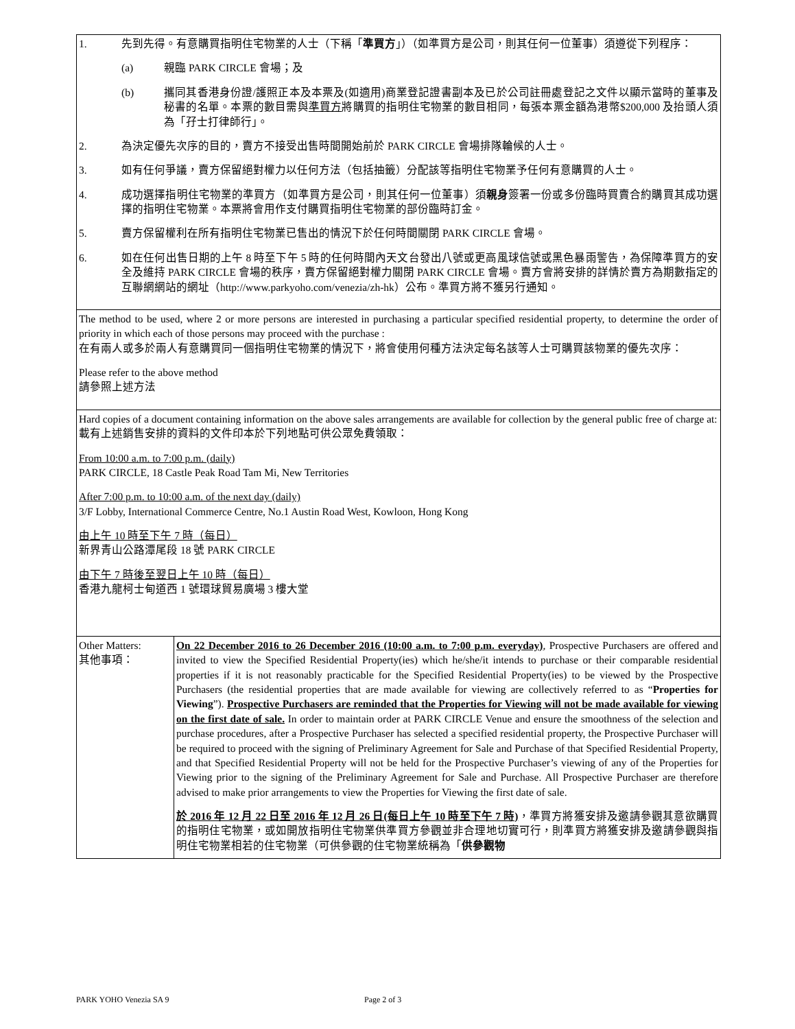| 1. 先到先得。有意購買指明住宅物業的人士（下稱「 準買方 」）（如準買方是公司，則其任何一位董事）須遵從下列程序： (a) 親臨 PARK CIRCLE 會場；及 (b) 攜同其香港身份證/護照正本及本票及(如適用)商業登記證書副本及已於公司註冊處登記之文件以顯示當時的董事及秘書的名單。本票的數目需與 準買方 將購買的指明住宅物業的數目相同，每張本票金額為港幣$200,000 及抬頭人須為「孖士打律師行」。 2. 為決定優先次序的目的，賣方不接受出售時間開始前於 PARK CIRCLE 會場排隊輪候的人士。 3. 如有任何爭議，賣方保留絕對權力以任何方法（包括抽籤）分配該等指明住宅物業予任何有意購買的人士。 4. 成功選擇指明住宅物業的準買方（如準買方是公司，則其任何一位董事）須 親身 簽署一份或多份臨時買賣合約購買其成功選擇的指明住宅物業。本票將會用作支付購買指明住宅物業的部份臨時訂金。 5. 賣方保留權利在所有指明住宅物業已售出的情況下於任何時間關閉 PARK CIRCLE 會場。 6. 如在任何出售日期的上午 8 時至下午 5 時的任何時間內天文台發出八號或更高風球信號或黑色暴雨警告，為保障準買方的安全及維持 PARK CIRCLE 會場的秩序，賣方保留絕對權力關閉 PARK CIRCLE 會場。賣方會將安排的詳情於賣方為期數指定的互聯網網站的網址（http://www.parkyoho.com/venezia/zh-hk）公布。準買方將不獲另行通知。 | |
| The method to be used, where 2 or more persons are interested in purchasing a particular specified residential property, to determine the order of priority in which each of those persons may proceed with the purchase : 在有兩人或多於兩人有意購買同一個指明住宅物業的情況下，將會使用何種方法決定每名該等人士可購買該物業的優先次序： Please refer to the above method 請參照上述方法 | |
| Hard copies of a document containing information on the above sales arrangements are available for collection by the general public free of charge at: 載有上述銷售安排的資料的文件印本於下列地點可供公眾免費領取： From 10:00 a.m. to 7:00 p.m. (daily) PARK CIRCLE, 18 Castle Peak Road Tam Mi, New Territories After 7:00 p.m. to 10:00 a.m. of the next day (daily) 3/F Lobby, International Commerce Centre, No.1 Austin Road West, Kowloon, Hong Kong 由上午 10 時至下午 7 時（每日） 新界青山公路潭尾段 18 號 PARK CIRCLE 由下午 7 時後至翌日上午 10 時（每日） 香港九龍柯士甸道西 1 號環球貿易廣場 3 樓大堂 | |
| Other Matters: 其他事項： | On 22 December 2016 to 26 December 2016 (10:00 a.m. to 7:00 p.m. everyday) , Prospective Purchasers are offered and invited to view the Specified Residential Property(ies) which he/she/it intends to purchase or their comparable residential properties if it is not reasonably practicable for the Specified Residential Property(ies) to be viewed by the Prospective Purchasers (the residential properties that are made available for viewing are collectively referred to as “ Properties for Viewing ”). Prospective Purchasers are reminded that the Properties for Viewing will not be made available for viewing on the first date of sale. In order to maintain order at PARK CIRCLE Venue and ensure the smoothness of the selection and purchase procedures, after a Prospective Purchaser has selected a specified residential property, the Prospective Purchaser will be required to proceed with the signing of Preliminary Agreement for Sale and Purchase of that Specified Residential Property, and that Specified Residential Property will not be held for the Prospective Purchaser’s viewing of any of the Properties for Viewing prior to the signing of the Preliminary Agreement for Sale and Purchase. All Prospective Purchaser are therefore advised to make prior arrangements to view the Properties for Viewing the first date of sale. 於 2016 年 12 月 22 日至 2016 年 12 月 26 日(每日上午 10 時至下午 7 時) ，準買方將獲安排及邀請參觀其意欲購買的指明住宅物業，或如開放指明住宅物業供準買方參觀並非合理地切實可行，則準買方將獲安排及邀請參觀與指明住宅物業相若的住宅物業（可供參觀的住宅物業統稱為「 供參觀物 |
PARK YOHO Venezia SA 9 Page 2 of 3